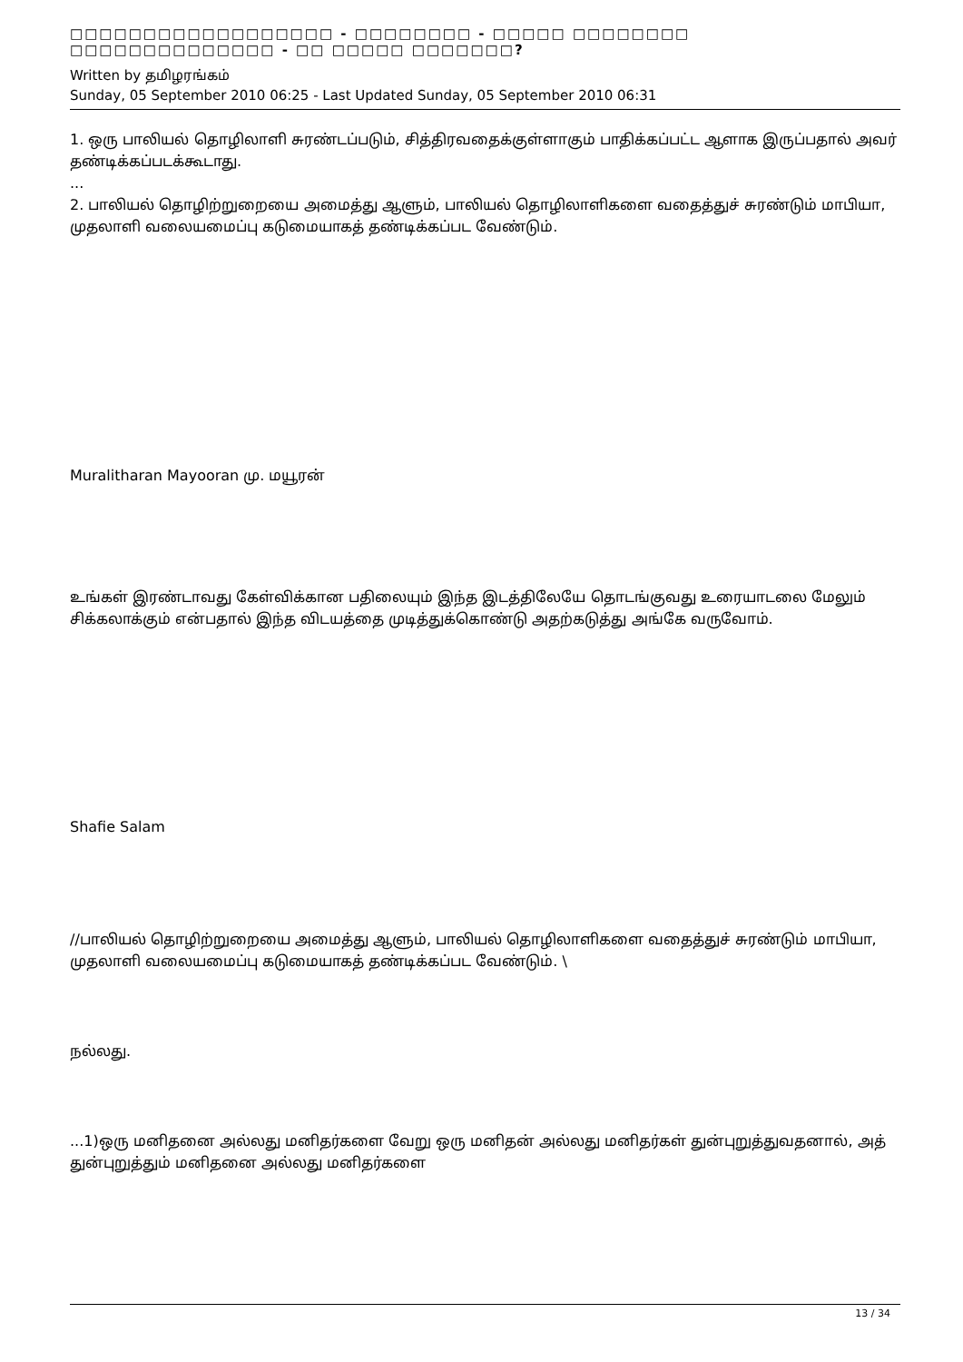□□□□□□□□□□□□□□□□□□ - □□□□□□□□ - □□□□□ □□□□□□□□ □□□□□□□□□□□□□□ - □□ □□□□□ □□□□□□□?
Written by தமிழரங்கம்
Sunday, 05 September 2010 06:25 - Last Updated Sunday, 05 September 2010 06:31
1. ஒரு பாலியல் தொழிலாளி சுரண்டப்படும், சித்திரவதைக்குள்ளாகும் பாதிக்கப்பட்ட ஆளாக இருப்பதால் அவர் தண்டிக்கப்படக்கூடாது.
...
2. பாலியல் தொழிற்றுறையை அமைத்து ஆளும், பாலியல் தொழிலாளிகளை வதைத்துச் சுரண்டும் மாபியா, முதலாளி வலையமைப்பு கடுமையாகத் தண்டிக்கப்பட வேண்டும்.
Muralitharan Mayooran மு. மயூரன்
உங்கள் இரண்டாவது கேள்விக்கான பதிலையும் இந்த இடத்திலேயே தொடங்குவது உரையாடலை மேலும் சிக்கலாக்கும் என்பதால் இந்த விடயத்தை முடித்துக்கொண்டு அதற்கடுத்து அங்கே வருவோம்.
Shafie Salam
//பாலியல் தொழிற்றுறையை அமைத்து ஆளும், பாலியல் தொழிலாளிகளை வதைத்துச் சுரண்டும் மாபியா, முதலாளி வலையமைப்பு கடுமையாகத் தண்டிக்கப்பட வேண்டும். \
நல்லது.
...1)ஒரு மனிதனை அல்லது மனிதர்களை வேறு ஒரு மனிதன் அல்லது மனிதர்கள் துன்புறுத்துவதனால், அத் துன்புறுத்தும் மனிதனை அல்லது மனிதர்களை
13 / 34